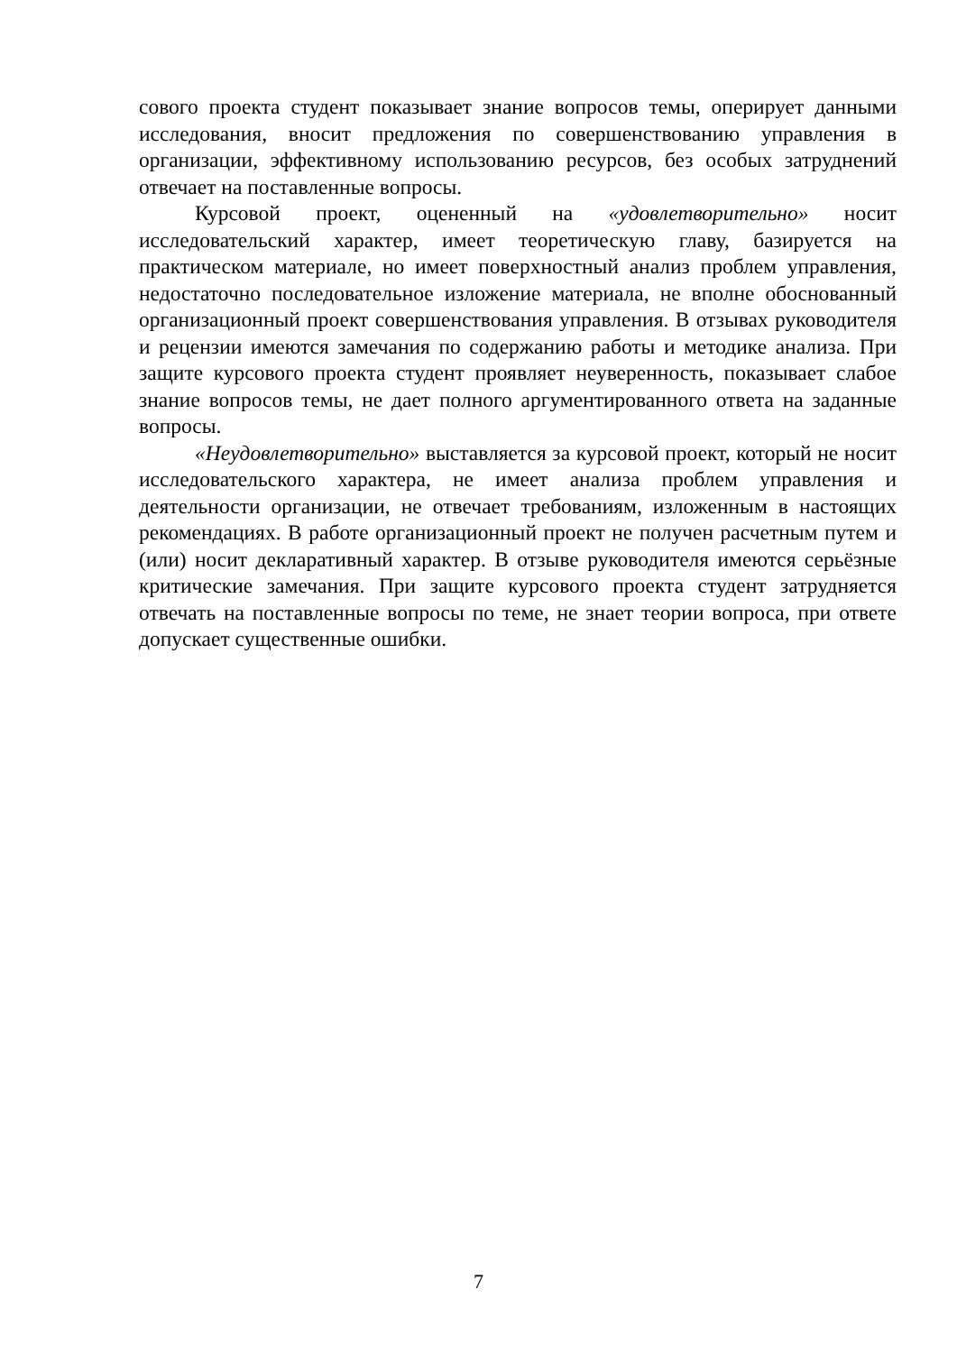сового проекта студент показывает знание вопросов темы, оперирует данными исследования, вносит предложения по совершенствованию управления в организации, эффективному использованию ресурсов, без особых затруднений отвечает на поставленные вопросы.
Курсовой проект, оцененный на «удовлетворительно» носит исследовательский характер, имеет теоретическую главу, базируется на практическом материале, но имеет поверхностный анализ проблем управления, недостаточно последовательное изложение материала, не вполне обоснованный организационный проект совершенствования управления. В отзывах руководителя и рецензии имеются замечания по содержанию работы и методике анализа. При защите курсового проекта студент проявляет неуверенность, показывает слабое знание вопросов темы, не дает полного аргументированного ответа на заданные вопросы.
«Неудовлетворительно» выставляется за курсовой проект, который не носит исследовательского характера, не имеет анализа проблем управления и деятельности организации, не отвечает требованиям, изложенным в настоящих рекомендациях. В работе организационный проект не получен расчетным путем и (или) носит декларативный характер. В отзыве руководителя имеются серьёзные критические замечания. При защите курсового проекта студент затрудняется отвечать на поставленные вопросы по теме, не знает теории вопроса, при ответе допускает существенные ошибки.
7